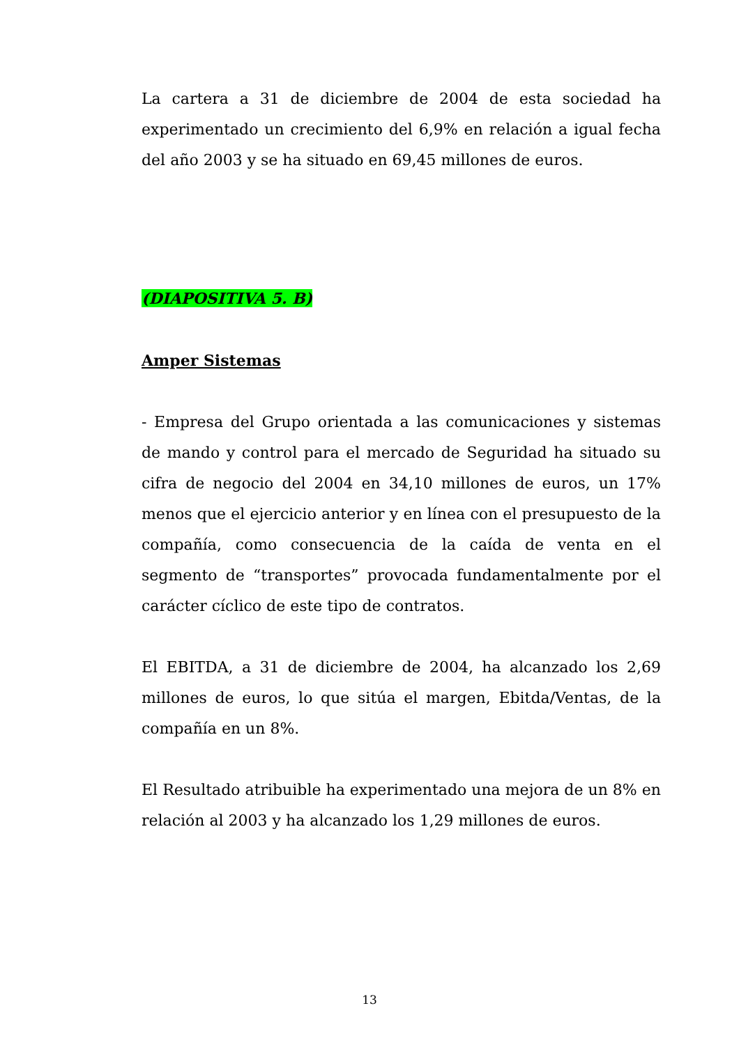La cartera a 31 de diciembre de 2004 de esta sociedad ha experimentado un crecimiento del 6,9% en relación a igual fecha del año 2003 y se ha situado en 69,45 millones de euros.
(DIAPOSITIVA 5. B)
Amper Sistemas
- Empresa del Grupo orientada a las comunicaciones y sistemas de mando y control para el mercado de Seguridad ha situado su cifra de negocio del 2004 en 34,10 millones de euros, un 17% menos que el ejercicio anterior y en línea con el presupuesto de la compañía, como consecuencia de la caída de venta en el segmento de “transportes” provocada fundamentalmente por el carácter cíclico de este tipo de contratos.
El EBITDA, a 31 de diciembre de 2004, ha alcanzado los 2,69 millones de euros, lo que sitúa el margen, Ebitda/Ventas, de la compañía en un 8%.
El Resultado atribuible ha experimentado una mejora de un 8% en relación al 2003 y ha alcanzado los 1,29 millones de euros.
13